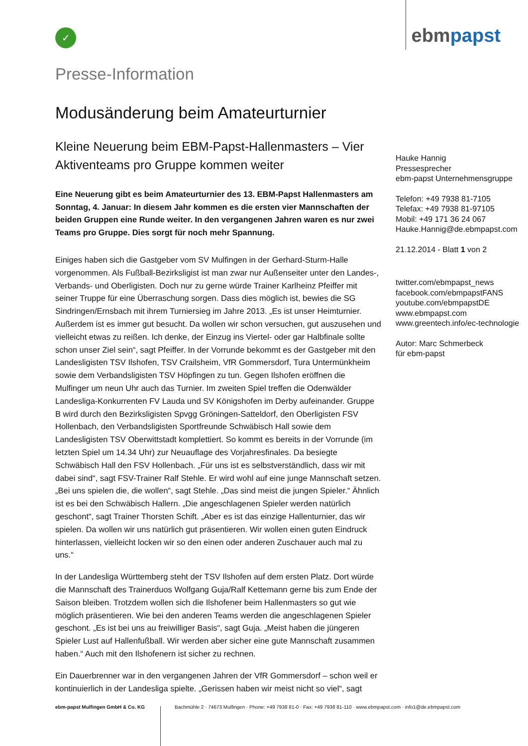✓
ebmpapst
Presse-Information
Modusänderung beim Amateurturnier
Kleine Neuerung beim EBM-Papst-Hallenmasters – Vier Aktiventeams pro Gruppe kommen weiter
Eine Neuerung gibt es beim Amateurturnier des 13. EBM-Papst Hallenmasters am Sonntag, 4. Januar: In diesem Jahr kommen es die ersten vier Mannschaften der beiden Gruppen eine Runde weiter. In den vergangenen Jahren waren es nur zwei Teams pro Gruppe. Dies sorgt für noch mehr Spannung.
Einiges haben sich die Gastgeber vom SV Mulfingen in der Gerhard-Sturm-Halle vorgenommen. Als Fußball-Bezirksligist ist man zwar nur Außenseiter unter den Landes-, Verbands- und Oberligisten. Doch nur zu gerne würde Trainer Karlheinz Pfeiffer mit seiner Truppe für eine Überraschung sorgen. Dass dies möglich ist, bewies die SG Sindringen/Ernsbach mit ihrem Turniersieg im Jahre 2013. „Es ist unser Heimturnier. Außerdem ist es immer gut besucht. Da wollen wir schon versuchen, gut auszusehen und vielleicht etwas zu reißen. Ich denke, der Einzug ins Viertel- oder gar Halbfinale sollte schon unser Ziel sein“, sagt Pfeiffer. In der Vorrunde bekommt es der Gastgeber mit den Landesligisten TSV Ilshofen, TSV Crailsheim, VfR Gommersdorf, Tura Untermünkheim sowie dem Verbandsligisten TSV Höpfingen zu tun. Gegen Ilshofen eröffnen die Mulfinger um neun Uhr auch das Turnier. Im zweiten Spiel treffen die Odenwälder Landesliga-Konkurrenten FV Lauda und SV Königshofen im Derby aufeinander. Gruppe B wird durch den Bezirksligisten Spvgg Gröningen-Satteldorf, den Oberligisten FSV Hollenbach, den Verbandsligisten Sportfreunde Schwäbisch Hall sowie dem Landesligisten TSV Oberwittstadt komplettiert. So kommt es bereits in der Vorrunde (im letzten Spiel um 14.34 Uhr) zur Neuauflage des Vorjahresfinales. Da besiegte Schwäbisch Hall den FSV Hollenbach. „Für uns ist es selbstverständlich, dass wir mit dabei sind“, sagt FSV-Trainer Ralf Stehle. Er wird wohl auf eine junge Mannschaft setzen. „Bei uns spielen die, die wollen“, sagt Stehle. „Das sind meist die jungen Spieler.“ Ähnlich ist es bei den Schwäbisch Hallern. „Die angeschlagenen Spieler werden natürlich geschont“, sagt Trainer Thorsten Schift. „Aber es ist das einzige Hallenturnier, das wir spielen. Da wollen wir uns natürlich gut präsentieren. Wir wollen einen guten Eindruck hinterlassen, vielleicht locken wir so den einen oder anderen Zuschauer auch mal zu uns.“
In der Landesliga Württemberg steht der TSV Ilshofen auf dem ersten Platz. Dort würde die Mannschaft des Trainerduos Wolfgang Guja/Ralf Kettemann gerne bis zum Ende der Saison bleiben. Trotzdem wollen sich die Ilshofener beim Hallenmasters so gut wie möglich präsentieren. Wie bei den anderen Teams werden die angeschlagenen Spieler geschont. „Es ist bei uns au freiwilliger Basis“, sagt Guja. „Meist haben die jüngeren Spieler Lust auf Hallenfußball. Wir werden aber sicher eine gute Mannschaft zusammen haben.“ Auch mit den Ilshofenern ist sicher zu rechnen.
Ein Dauerbrenner war in den vergangenen Jahren der VfR Gommersdorf – schon weil er kontinuierlich in der Landesliga spielte. „Gerissen haben wir meist nicht so viel“, sagt
Hauke Hannig
Pressesprecher
ebm-papst Unternehmensgruppe
Telefon: +49 7938 81-7105
Telefax: +49 7938 81-97105
Mobil: +49 171 36 24 067
Hauke.Hannig@de.ebmpapst.com
21.12.2014 - Blatt 1 von 2
twitter.com/ebmpapst_news
facebook.com/ebmpapstFANS
youtube.com/ebmpapstDE
www.ebmpapst.com
www.greentech.info/ec-technologie
Autor: Marc Schmerbeck
für ebm-papst
ebm-papst Mulfingen GmbH & Co. KG Bachmühle 2 · 74673 Mulfingen · Phone: +49 7938 81-0 · Fax: +49 7938 81-110 · www.ebmpapst.com · info1@de.ebmpapst.com